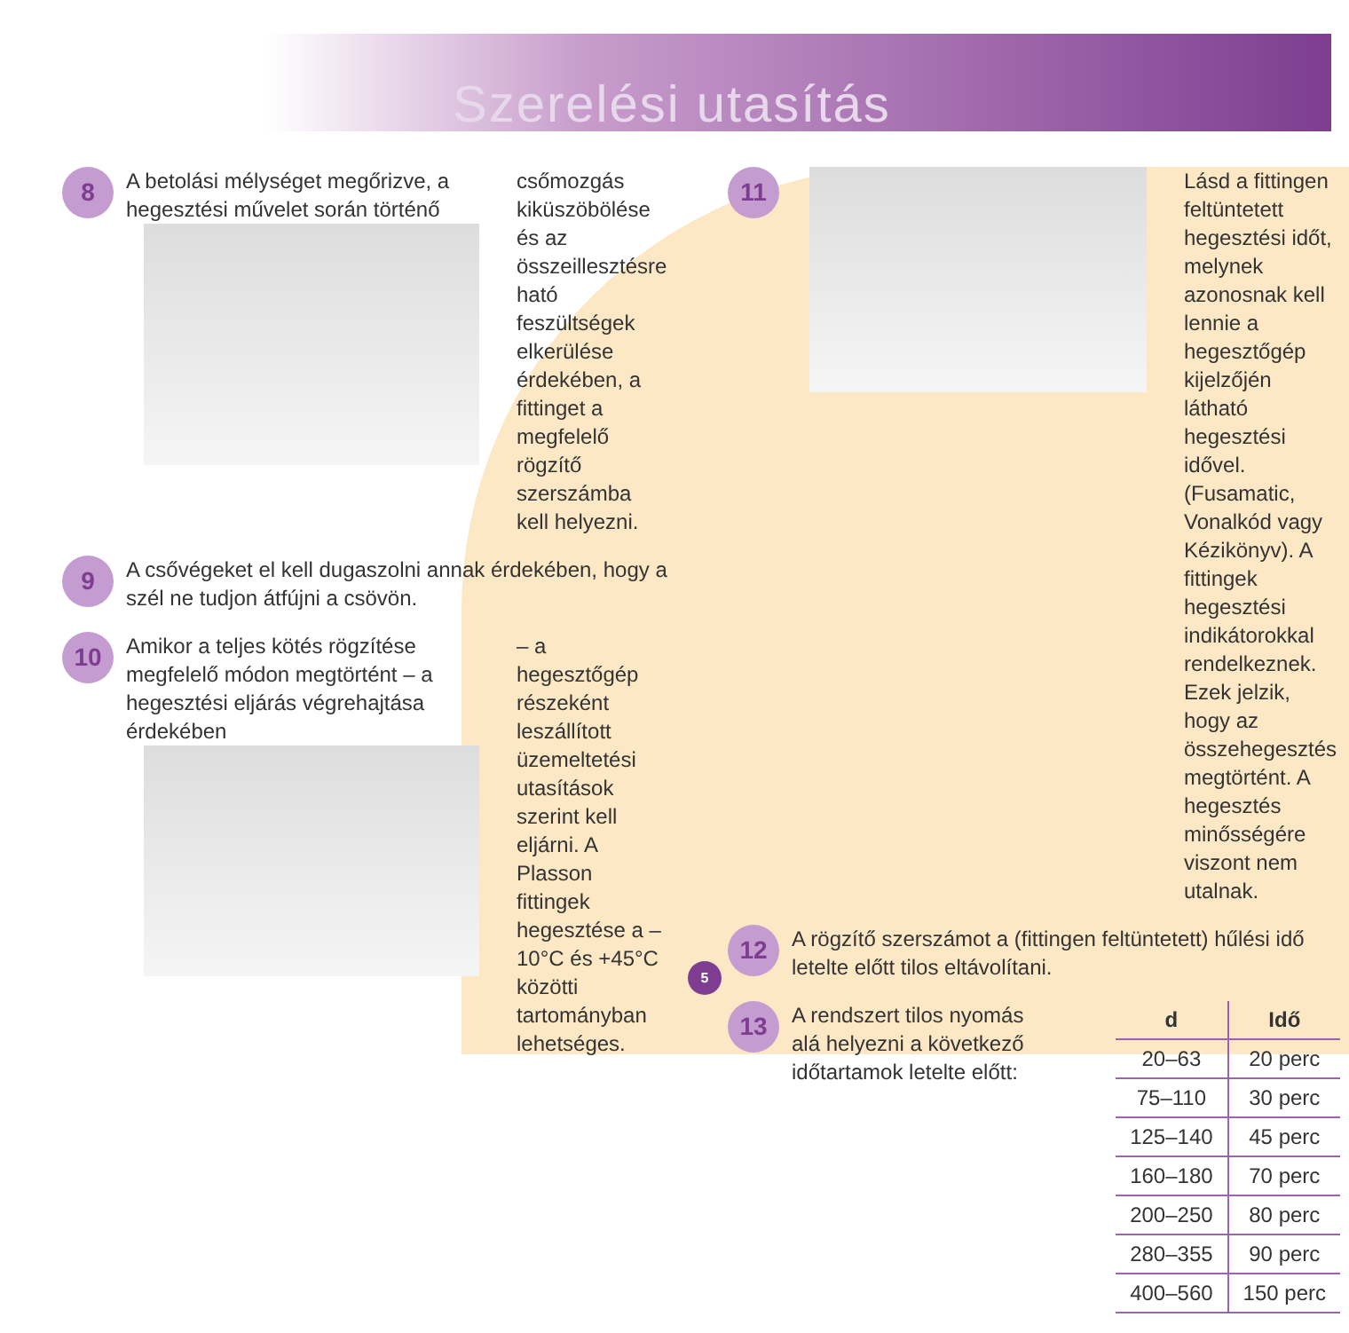Szerelési utasítás
8
A betolási mélységet megőrizve, a hegesztési művelet során történő
csőmozgás kiküszöbölése és az összeillesztésre ható feszültségek elkerülése érdekében, a fittinget a megfelelő rögzítő szerszámba kell helyezni.
9
A csővégeket el kell dugaszolni annak érdekében, hogy a szél ne tudjon átfújni a csövön.
10
Amikor a teljes kötés rögzítése megfelelő módon megtörtént – a hegesztési eljárás végrehajtása érdekében
– a hegesztőgép részeként leszállított üzemeltetési utasítások szerint kell eljárni. A Plasson fittingek hegesztése a –10°C és +45°C közötti tartományban lehetséges.
11
Lásd a fittingen feltüntetett hegesztési időt, melynek azonosnak kell lennie a hegesztőgép kijelzőjén látható hegesztési idővel. (Fusamatic, Vonalkód vagy Kézikönyv). A fittingek hegesztési indikátorokkal rendelkeznek. Ezek jelzik, hogy az összehegesztés megtörtént. A hegesztés minősségére viszont nem utalnak.
12
A rögzítő szerszámot a (fittingen feltüntetett) hűlési idő letelte előtt tilos eltávolítani.
13
| d | Idő |
| --- | --- |
| 20–63 | 20 perc |
| 75–110 | 30 perc |
| 125–140 | 45 perc |
| 160–180 | 70 perc |
| 200–250 | 80 perc |
| 280–355 | 90 perc |
| 400–560 | 150 perc |
A rendszert tilos nyomás alá helyezni a következő időtartamok letelte előtt:
5